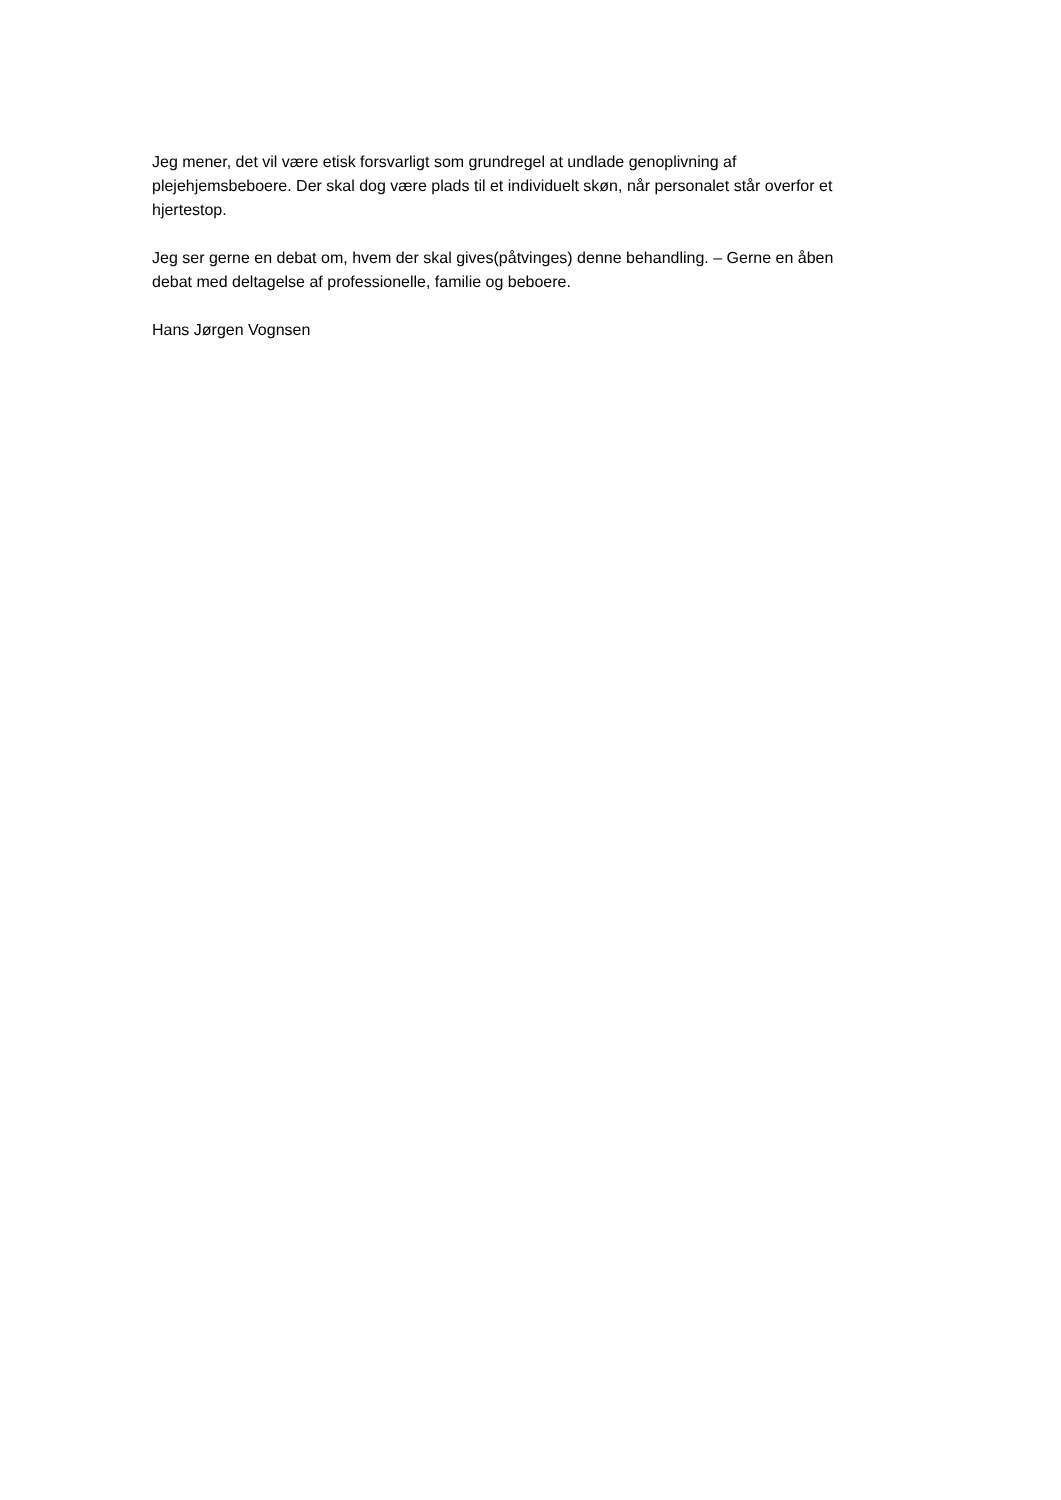Jeg mener, det vil være etisk forsvarligt som grundregel at undlade genoplivning af plejehjemsbeboere. Der skal dog være plads til et individuelt skøn, når personalet står overfor et hjertestop.
Jeg ser gerne en debat om, hvem der skal gives(påtvinges) denne behandling. – Gerne en åben debat med deltagelse af professionelle, familie og beboere.
Hans Jørgen Vognsen